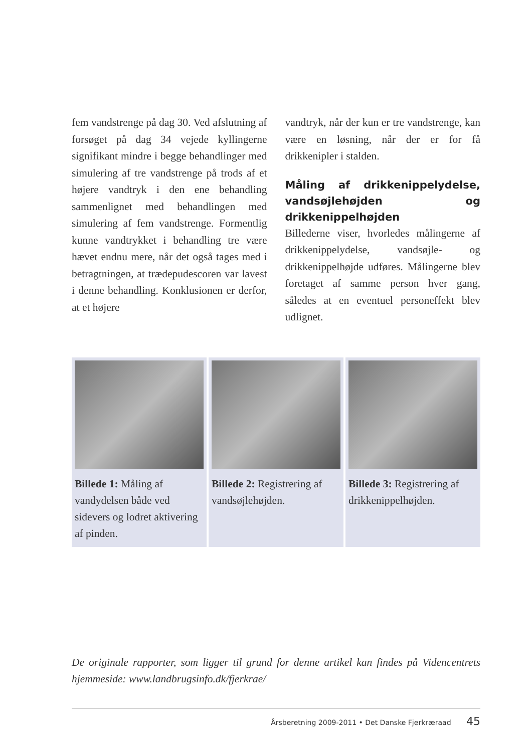fem vandstrenge på dag 30. Ved afslutning af forsøget på dag 34 vejede kyllingerne signifikant mindre i begge behandlinger med simulering af tre vandstrenge på trods af et højere vandtryk i den ene behandling sammenlignet med behandlingen med simulering af fem vandstrenge. Formentlig kunne vandtrykket i behandling tre være hævet endnu mere, når det også tages med i betragtningen, at trædepudescoren var lavest i denne behandling. Konklusionen er derfor, at et højere
vandtryk, når der kun er tre vandstrenge, kan være en løsning, når der er for få drikkenipler i stalden.
Måling af drikkenippelydelse, vandsøjlehøjden og drikkenippelhøjden
Billederne viser, hvorledes målingerne af drikkenippelydelse, vandsøjle- og drikkenippelhøjde udføres. Målingerne blev foretaget af samme person hver gang, således at en eventuel personeffekt blev udlignet.
Billede 1: Måling af vandydelsen både ved sidevers og lodret aktivering af pinden.
Billede 2: Registrering af vandsøjlehøjden.
Billede 3: Registrering af drikkenippelhøjden.
De originale rapporter, som ligger til grund for denne artikel kan findes på Videncentrets hjemmeside: www.landbrugsinfo.dk/fjerkrae/
Årsberetning 2009-2011 • Det Danske Fjerkræraad 45